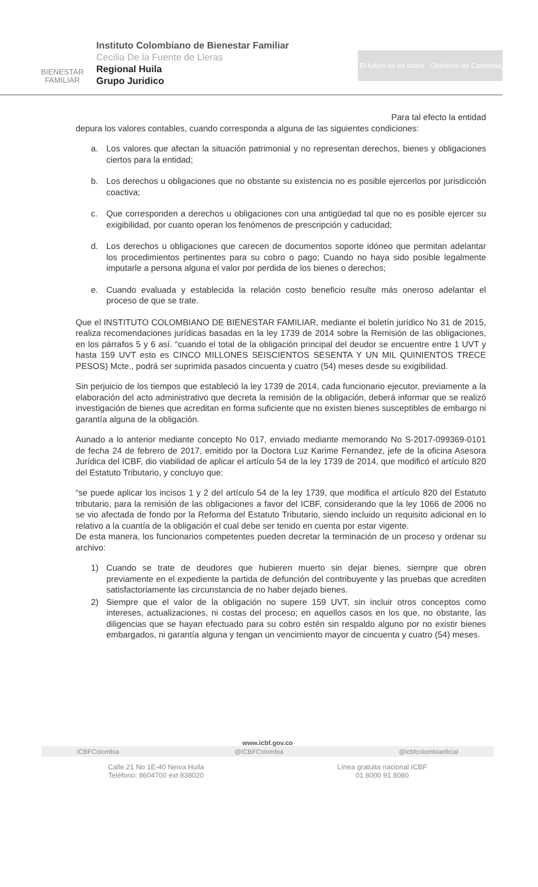BIENESTAR
FAMILIAR
Instituto Colombiano de Bienestar Familiar
Cecilia De la Fuente de Lleras
Regional Huila
Grupo Juridico
El futuro es de todos Gobierno de Colombia
Para tal efecto la entidad
depura los valores contables, cuando corresponda a alguna de las siguientes condiciones:
a. Los valores que afectan la situación patrimonial y no representan derechos, bienes y obligaciones ciertos para la entidad;
b. Los derechos u obligaciones que no obstante su existencia no es posible ejercerlos por jurisdicción coactiva;
c. Que corresponden a derechos u obligaciones con una antigüedad tal que no es posible ejercer su exigibilidad, por cuanto operan los fenómenos de prescripción y caducidad;
d. Los derechos u obligaciones que carecen de documentos soporte idóneo que permitan adelantar los procedimientos pertinentes para su cobro o pago; Cuando no haya sido posible legalmente imputarle a persona alguna el valor por perdida de los bienes o derechos;
e. Cuando evaluada y establecida la relación costo beneficio resulte más oneroso adelantar el proceso de que se trate.
Que el INSTITUTO COLOMBIANO DE BIENESTAR FAMILIAR, mediante el boletín jurídico No 31 de 2015, realiza recomendaciones jurídicas basadas en la ley 1739 de 2014 sobre la Remisión de las obligaciones, en los párrafos 5 y 6 así. “cuando el total de la obligación principal del deudor se encuentre entre 1 UVT y hasta 159 UVT esto es CINCO MILLONES SEISCIENTOS SESENTA Y UN MIL QUINIENTOS TRECE PESOS) Mcte., podrá ser suprimida pasados cincuenta y cuatro (54) meses desde su exigibilidad.
Sin perjuicio de los tiempos que estableció la ley 1739 de 2014, cada funcionario ejecutor, previamente a la elaboración del acto administrativo que decreta la remisión de la obligación, deberá informar que se realizó investigación de bienes que acreditan en forma suficiente que no existen bienes susceptibles de embargo ni garantía alguna de la obligación.
Aunado a lo anterior mediante concepto No 017, enviado mediante memorando No S-2017-099369-0101 de fecha 24 de febrero de 2017, emitido por la Doctora Luz Karime Fernandez, jefe de la oficina Asesora Jurídica del ICBF, dio viabilidad de aplicar el artículo 54 de la ley 1739 de 2014, que modificó el artículo 820 del Estatuto Tributario, y concluyo que:
“se puede aplicar los incisos 1 y 2 del artículo 54 de la ley 1739, que modifica el artículo 820 del Estatuto tributario, para la remisión de las obligaciones a favor del ICBF, considerando que la ley 1066 de 2006 no se vio afectada de fondo por la Reforma del Estatuto Tributario, siendo incluido un requisito adicional en lo relativo a la cuantía de la obligación el cual debe ser tenido en cuenta por estar vigente.
De esta manera, los funcionarios competentes pueden decretar la terminación de un proceso y ordenar su archivo:
1) Cuando se trate de deudores que hubieren muerto sin dejar bienes, siempre que obren previamente en el expediente la partida de defunción del contribuyente y las pruebas que acrediten satisfactoriamente las circunstancia de no haber dejado bienes.
2) Siempre que el valor de la obligación no supere 159 UVT, sin incluir otros conceptos como intereses, actualizaciones, ni costas del proceso; en aquellos casos en los que, no obstante, las diligencias que se hayan efectuado para su cobro estén sin respaldo alguno por no existir bienes embargados, ni garantía alguna y tengan un vencimiento mayor de cincuenta y cuatro (54) meses.
www.icbf.gov.co
ICBFColombia @ICBFColombia @icbfcolombiaoficial
Calle 21 No 1E-40 Neiva Huila
Teléfono: 8604700 ext 838020
Línea gratuita nacional ICBF
01 8000 91 8080